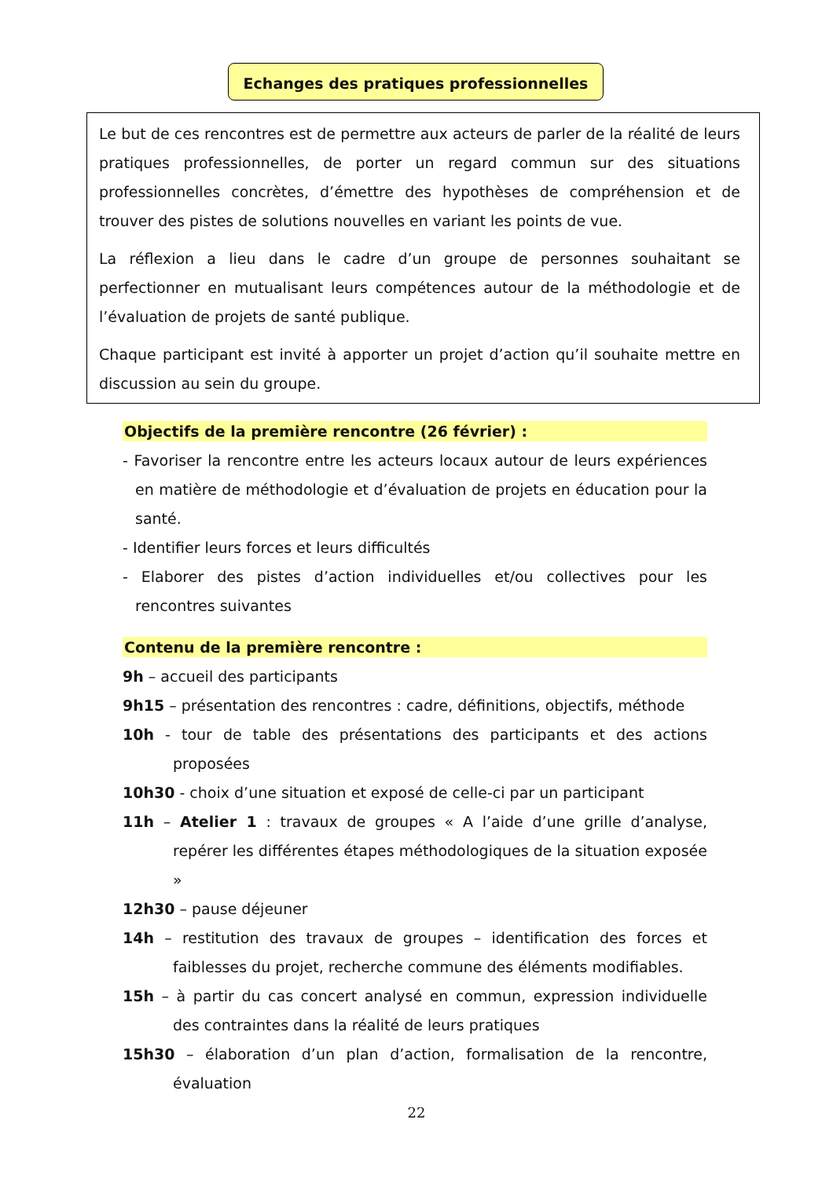Echanges des pratiques professionnelles
Le but de ces rencontres est de permettre aux acteurs de parler de la réalité de leurs pratiques professionnelles, de porter un regard commun sur des situations professionnelles concrètes, d’émettre des hypothèses de compréhension et de trouver des pistes de solutions nouvelles en variant les points de vue.
La réflexion a lieu dans le cadre d’un groupe de personnes souhaitant se perfectionner en mutualisant leurs compétences autour de la méthodologie et de l’évaluation de projets de santé publique.
Chaque participant est invité à apporter un projet d’action qu’il souhaite mettre en discussion au sein du groupe.
Objectifs de la première rencontre (26 février) :
- Favoriser la rencontre entre les acteurs locaux autour de leurs expériences en matière de méthodologie et d’évaluation de projets en éducation pour la santé.
- Identifier leurs forces et leurs difficultés
- Elaborer des pistes d’action individuelles et/ou collectives pour les rencontres suivantes
Contenu de la première rencontre :
9h – accueil des participants
9h15 – présentation des rencontres : cadre, définitions, objectifs, méthode
10h - tour de table des présentations des participants et des actions proposées
10h30 - choix d’une situation et exposé de celle-ci par un participant
11h – Atelier 1 : travaux de groupes « A l’aide d’une grille d’analyse, repérer les différentes étapes méthodologiques de la situation exposée »
12h30 – pause déjeuner
14h – restitution des travaux de groupes – identification des forces et faiblesses du projet, recherche commune des éléments modifiables.
15h – à partir du cas concert analysé en commun, expression individuelle des contraintes dans la réalité de leurs pratiques
15h30 – élaboration d’un plan d’action, formalisation de la rencontre, évaluation
22